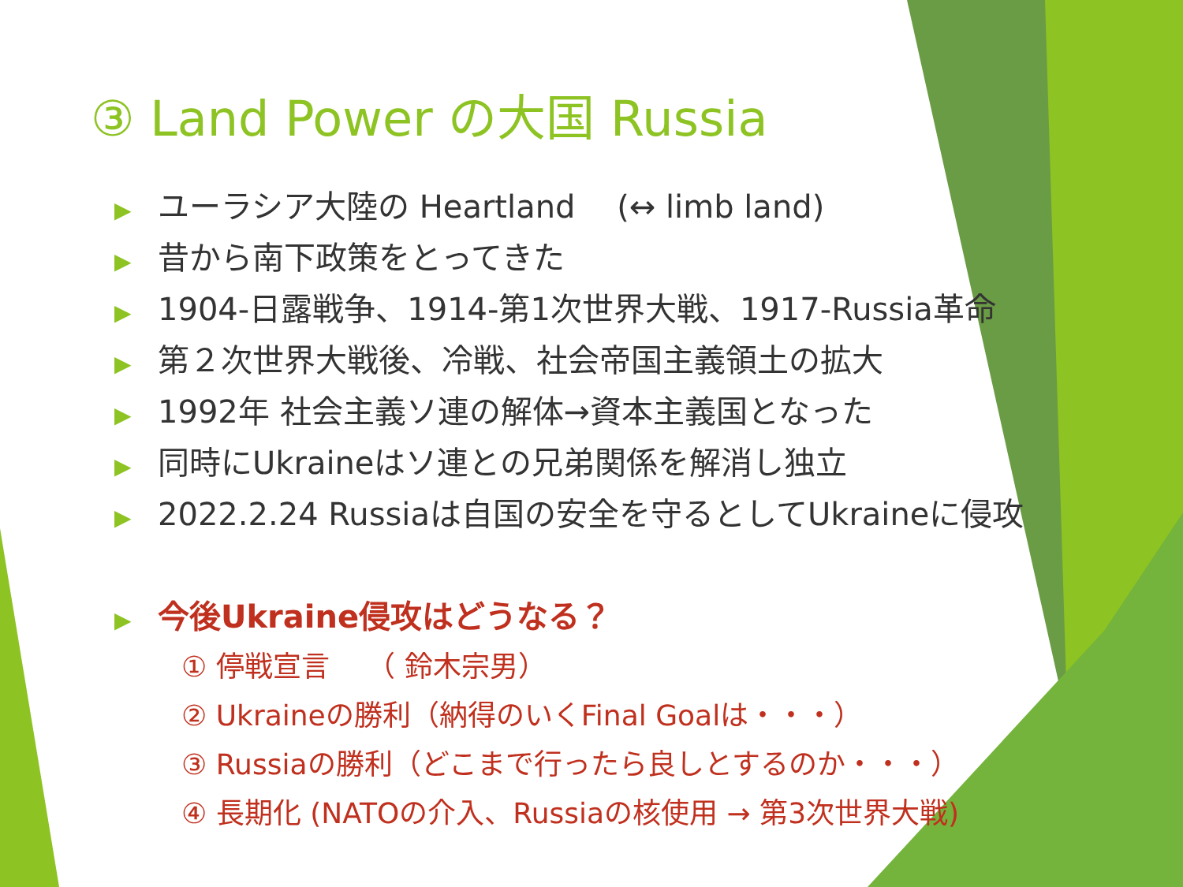③ Land Power の大国 Russia
▶ ユーラシア大陸の Heartland　 (↔ limb land)
▶ 昔から南下政策をとってきた
▶ 1904-日露戦争、1914-第1次世界大戦、1917-Russia革命
▶ 第２次世界大戦後、冷戦、社会帝国主義領土の拡大
▶ 1992年 社会主義ソ連の解体→資本主義国となった
▶ 同時にUkraineはソ連との兄弟関係を解消し独立
▶ 2022.2.24 Russiaは自国の安全を守るとしてUkraineに侵攻
▶ 今後Ukraine侵攻はどうなる？
① 停戦宣言　 （ 鈴木宗男）
② Ukraineの勝利（納得のいくFinal Goalは・・・）
③ Russiaの勝利（どこまで行ったら良しとするのか・・・）
④ 長期化 (NATOの介入、Russiaの核使用 → 第3次世界大戦)